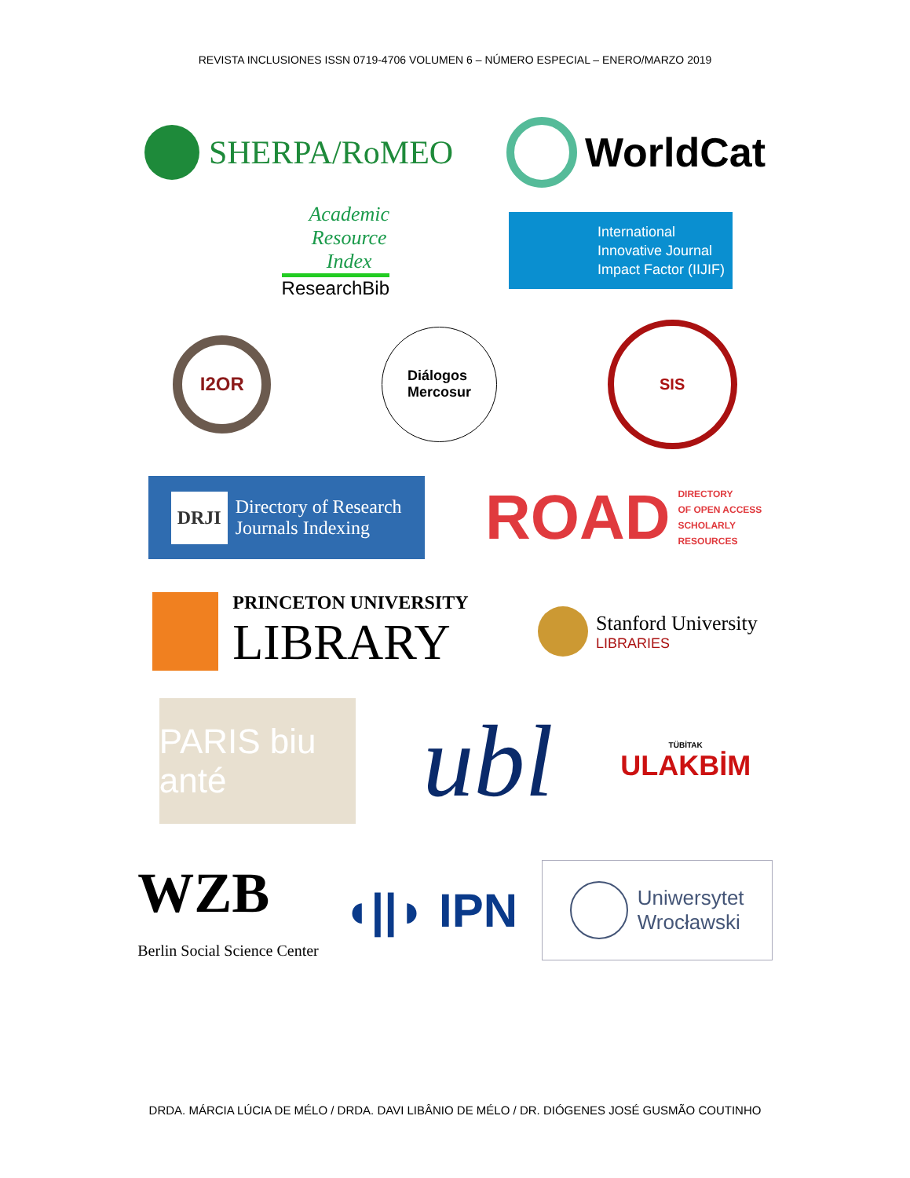REVISTA INCLUSIONES ISSN 0719-4706 VOLUMEN 6 – NÚMERO ESPECIAL – ENERO/MARZO 2019
SHERPA/RoMEO
WorldCat
Academic
Resource
Index
ResearchBib
International
Innovative Journal
Impact Factor (IIJIF)
I2OR
Diálogos
Mercosur
SIS
DRJI Directory of Research
Journals Indexing
ROAD DIRECTORY
OF OPEN ACCESS
SCHOLARLY
RESOURCES
PRINCETON UNIVERSITY
LIBRARY
Stanford University
LIBRARIES
PARIS biu anté
ubl
TÜBİTAK
ULAKBİM
WZB
Berlin Social Science Center
◖||◗ IPN
Uniwersytet
Wrocławski
DRDA. MÁRCIA LÚCIA DE MÉLO / DRDA. DAVI LIBÂNIO DE MÉLO / DR. DIÓGENES JOSÉ GUSMÃO COUTINHO